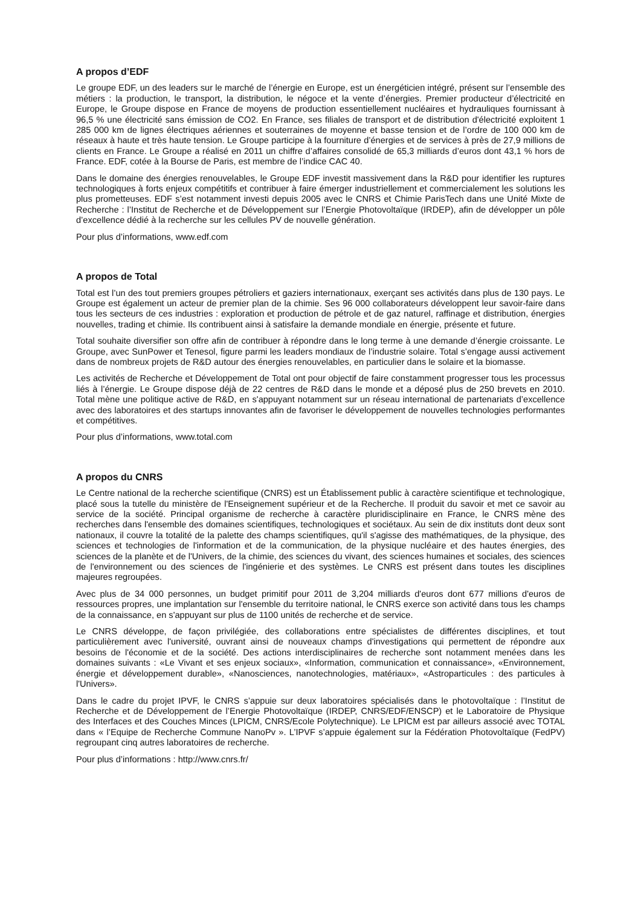A propos d’EDF
Le groupe EDF, un des leaders sur le marché de l’énergie en Europe, est un énergéticien intégré, présent sur l’ensemble des métiers : la production, le transport, la distribution, le négoce et la vente d’énergies. Premier producteur d’électricité en Europe, le Groupe dispose en France de moyens de production essentiellement nucléaires et hydrauliques fournissant à 96,5 % une électricité sans émission de CO2. En France, ses filiales de transport et de distribution d'électricité exploitent 1 285 000 km de lignes électriques aériennes et souterraines de moyenne et basse tension et de l’ordre de 100 000 km de réseaux à haute et très haute tension. Le Groupe participe à la fourniture d’énergies et de services à près de 27,9 millions de clients en France. Le Groupe a réalisé en 2011 un chiffre d’affaires consolidé de 65,3 milliards d’euros dont 43,1 % hors de France. EDF, cotée à la Bourse de Paris, est membre de l’indice CAC 40.
Dans le domaine des énergies renouvelables, le Groupe EDF investit massivement dans la R&D pour identifier les ruptures technologiques à forts enjeux compétitifs et contribuer à faire émerger industriellement et commercialement les solutions les plus prometteuses. EDF s’est notamment investi depuis 2005 avec le CNRS et Chimie ParisTech dans une Unité Mixte de Recherche : l’Institut de Recherche et de Développement sur l’Energie Photovoltaïque (IRDEP), afin de développer un pôle d’excellence dédié à la recherche sur les cellules PV de nouvelle génération.
Pour plus d’informations, www.edf.com
A propos de Total
Total est l’un des tout premiers groupes pétroliers et gaziers internationaux, exerçant ses activités dans plus de 130 pays. Le Groupe est également un acteur de premier plan de la chimie. Ses 96 000 collaborateurs développent leur savoir-faire dans tous les secteurs de ces industries : exploration et production de pétrole et de gaz naturel, raffinage et distribution, énergies nouvelles, trading et chimie. Ils contribuent ainsi à satisfaire la demande mondiale en énergie, présente et future.
Total souhaite diversifier son offre afin de contribuer à répondre dans le long terme à une demande d’énergie croissante. Le Groupe, avec SunPower et Tenesol, figure parmi les leaders mondiaux de l’industrie solaire. Total s’engage aussi activement dans de nombreux projets de R&D autour des énergies renouvelables, en particulier dans le solaire et la biomasse.
Les activités de Recherche et Développement de Total ont pour objectif de faire constamment progresser tous les processus liés à l’énergie. Le Groupe dispose déjà de 22 centres de R&D dans le monde et a déposé plus de 250 brevets en 2010. Total mène une politique active de R&D, en s'appuyant notamment sur un réseau international de partenariats d’excellence avec des laboratoires et des startups innovantes afin de favoriser le développement de nouvelles technologies performantes et compétitives.
Pour plus d’informations, www.total.com
A propos du CNRS
Le Centre national de la recherche scientifique (CNRS) est un Établissement public à caractère scientifique et technologique, placé sous la tutelle du ministère de l'Enseignement supérieur et de la Recherche. Il produit du savoir et met ce savoir au service de la société. Principal organisme de recherche à caractère pluridisciplinaire en France, le CNRS mène des recherches dans l'ensemble des domaines scientifiques, technologiques et sociétaux. Au sein de dix instituts dont deux sont nationaux, il couvre la totalité de la palette des champs scientifiques, qu'il s'agisse des mathématiques, de la physique, des sciences et technologies de l'information et de la communication, de la physique nucléaire et des hautes énergies, des sciences de la planète et de l'Univers, de la chimie, des sciences du vivant, des sciences humaines et sociales, des sciences de l'environnement ou des sciences de l'ingénierie et des systèmes. Le CNRS est présent dans toutes les disciplines majeures regroupées.
Avec plus de 34 000 personnes, un budget primitif pour 2011 de 3,204 milliards d'euros dont 677 millions d'euros de ressources propres, une implantation sur l'ensemble du territoire national, le CNRS exerce son activité dans tous les champs de la connaissance, en s'appuyant sur plus de 1100 unités de recherche et de service.
Le CNRS développe, de façon privilégiée, des collaborations entre spécialistes de différentes disciplines, et tout particulièrement avec l'université, ouvrant ainsi de nouveaux champs d'investigations qui permettent de répondre aux besoins de l'économie et de la société. Des actions interdisciplinaires de recherche sont notamment menées dans les domaines suivants : «Le Vivant et ses enjeux sociaux», «Information, communication et connaissance», «Environnement, énergie et développement durable», «Nanosciences, nanotechnologies, matériaux», «Astroparticules : des particules à l'Univers».
Dans le cadre du projet IPVF, le CNRS s’appuie sur deux laboratoires spécialisés dans le photovoltaïque : l’Institut de Recherche et de Développement de l’Energie Photovoltaïque (IRDEP, CNRS/EDF/ENSCP) et le Laboratoire de Physique des Interfaces et des Couches Minces (LPICM, CNRS/Ecole Polytechnique). Le LPICM est par ailleurs associé avec TOTAL dans « l’Equipe de Recherche Commune NanoPv ». L’IPVF s’appuie également sur la Fédération Photovoltaïque (FedPV) regroupant cinq autres laboratoires de recherche.
Pour plus d’informations : http://www.cnrs.fr/